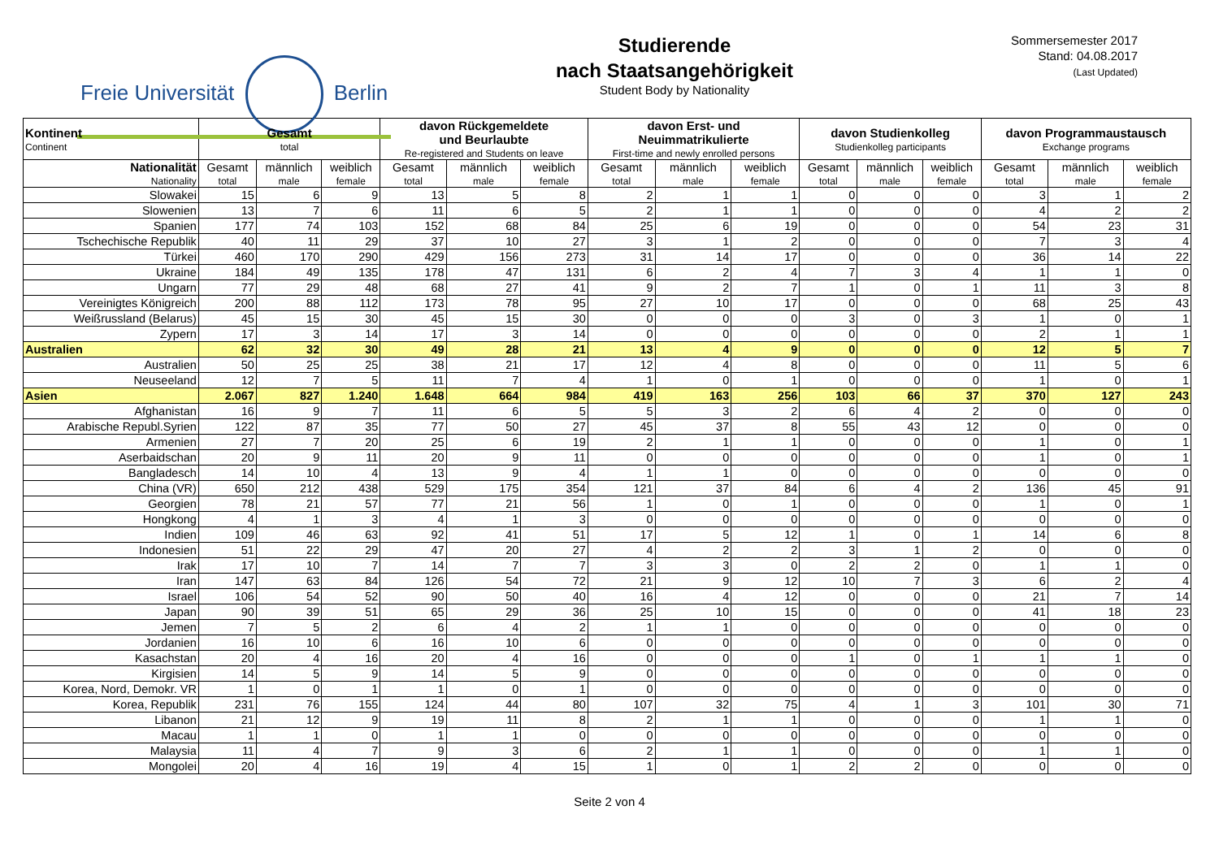Freie Universität Berlin
Studierende
nach Staatsangehörigkeit
Student Body by Nationality
Sommersemester 2017
Stand: 04.08.2017
(Last Updated)
| Kontinent Continent | Gesamt total | | | davon Rückgemeldete und Beurlaubte Re-registered and Students on leave | | | davon Erst- und Neuimmatrikulierte First-time and newly enrolled persons | | | davon Studienkolleg Studienkolleg participants | | | davon Programmaustausch Exchange programs | | |
| --- | --- | --- | --- | --- | --- | --- | --- | --- | --- | --- | --- | --- | --- | --- | --- |
| Nationalität Nationality | Gesamt total | männlich male | weiblich female | Gesamt total | männlich male | weiblich female | Gesamt total | männlich male | weiblich female | Gesamt total | männlich male | weiblich female | Gesamt total | männlich male | weiblich female |
| Slowakei | 15 | 6 | 9 | 13 | 5 | 8 | 2 | 1 | 1 | 0 | 0 | 0 | 3 | 1 | 2 |
| Slowenien | 13 | 7 | 6 | 11 | 6 | 5 | 2 | 1 | 1 | 0 | 0 | 0 | 4 | 2 | 2 |
| Spanien | 177 | 74 | 103 | 152 | 68 | 84 | 25 | 6 | 19 | 0 | 0 | 0 | 54 | 23 | 31 |
| Tschechische Republik | 40 | 11 | 29 | 37 | 10 | 27 | 3 | 1 | 2 | 0 | 0 | 0 | 7 | 3 | 4 |
| Türkei | 460 | 170 | 290 | 429 | 156 | 273 | 31 | 14 | 17 | 0 | 0 | 0 | 36 | 14 | 22 |
| Ukraine | 184 | 49 | 135 | 178 | 47 | 131 | 6 | 2 | 4 | 7 | 3 | 4 | 1 | 1 | 0 |
| Ungarn | 77 | 29 | 48 | 68 | 27 | 41 | 9 | 2 | 7 | 1 | 0 | 1 | 11 | 3 | 8 |
| Vereinigtes Königreich | 200 | 88 | 112 | 173 | 78 | 95 | 27 | 10 | 17 | 0 | 0 | 0 | 68 | 25 | 43 |
| Weißrussland (Belarus) | 45 | 15 | 30 | 45 | 15 | 30 | 0 | 0 | 0 | 3 | 0 | 3 | 1 | 0 | 1 |
| Zypern | 17 | 3 | 14 | 17 | 3 | 14 | 0 | 0 | 0 | 0 | 0 | 0 | 2 | 1 | 1 |
| Australien | 62 | 32 | 30 | 49 | 28 | 21 | 13 | 4 | 9 | 0 | 0 | 0 | 12 | 5 | 7 |
| Australien | 50 | 25 | 25 | 38 | 21 | 17 | 12 | 4 | 8 | 0 | 0 | 0 | 11 | 5 | 6 |
| Neuseeland | 12 | 7 | 5 | 11 | 7 | 4 | 1 | 0 | 1 | 0 | 0 | 0 | 1 | 0 | 1 |
| Asien | 2.067 | 827 | 1.240 | 1.648 | 664 | 984 | 419 | 163 | 256 | 103 | 66 | 37 | 370 | 127 | 243 |
| Afghanistan | 16 | 9 | 7 | 11 | 6 | 5 | 5 | 3 | 2 | 6 | 4 | 2 | 0 | 0 | 0 |
| Arabische Republ.Syrien | 122 | 87 | 35 | 77 | 50 | 27 | 45 | 37 | 8 | 55 | 43 | 12 | 0 | 0 | 0 |
| Armenien | 27 | 7 | 20 | 25 | 6 | 19 | 2 | 1 | 1 | 0 | 0 | 0 | 1 | 0 | 1 |
| Aserbaidschan | 20 | 9 | 11 | 20 | 9 | 11 | 0 | 0 | 0 | 0 | 0 | 0 | 1 | 0 | 1 |
| Bangladesch | 14 | 10 | 4 | 13 | 9 | 4 | 1 | 1 | 0 | 0 | 0 | 0 | 0 | 0 | 0 |
| China (VR) | 650 | 212 | 438 | 529 | 175 | 354 | 121 | 37 | 84 | 6 | 4 | 2 | 136 | 45 | 91 |
| Georgien | 78 | 21 | 57 | 77 | 21 | 56 | 1 | 0 | 1 | 0 | 0 | 0 | 1 | 0 | 1 |
| Hongkong | 4 | 1 | 3 | 4 | 1 | 3 | 0 | 0 | 0 | 0 | 0 | 0 | 0 | 0 | 0 |
| Indien | 109 | 46 | 63 | 92 | 41 | 51 | 17 | 5 | 12 | 1 | 0 | 1 | 14 | 6 | 8 |
| Indonesien | 51 | 22 | 29 | 47 | 20 | 27 | 4 | 2 | 2 | 3 | 1 | 2 | 0 | 0 | 0 |
| Irak | 17 | 10 | 7 | 14 | 7 | 7 | 3 | 3 | 0 | 2 | 2 | 0 | 1 | 1 | 0 |
| Iran | 147 | 63 | 84 | 126 | 54 | 72 | 21 | 9 | 12 | 10 | 7 | 3 | 6 | 2 | 4 |
| Israel | 106 | 54 | 52 | 90 | 50 | 40 | 16 | 4 | 12 | 0 | 0 | 0 | 21 | 7 | 14 |
| Japan | 90 | 39 | 51 | 65 | 29 | 36 | 25 | 10 | 15 | 0 | 0 | 0 | 41 | 18 | 23 |
| Jemen | 7 | 5 | 2 | 6 | 4 | 2 | 1 | 1 | 0 | 0 | 0 | 0 | 0 | 0 | 0 |
| Jordanien | 16 | 10 | 6 | 16 | 10 | 6 | 0 | 0 | 0 | 0 | 0 | 0 | 0 | 0 | 0 |
| Kasachstan | 20 | 4 | 16 | 20 | 4 | 16 | 0 | 0 | 0 | 1 | 0 | 1 | 1 | 1 | 0 |
| Kirgisien | 14 | 5 | 9 | 14 | 5 | 9 | 0 | 0 | 0 | 0 | 0 | 0 | 0 | 0 | 0 |
| Korea, Nord, Demokr. VR | 1 | 0 | 1 | 1 | 0 | 1 | 0 | 0 | 0 | 0 | 0 | 0 | 0 | 0 | 0 |
| Korea, Republik | 231 | 76 | 155 | 124 | 44 | 80 | 107 | 32 | 75 | 4 | 1 | 3 | 101 | 30 | 71 |
| Libanon | 21 | 12 | 9 | 19 | 11 | 8 | 2 | 1 | 1 | 0 | 0 | 0 | 1 | 1 | 0 |
| Macau | 1 | 1 | 0 | 1 | 1 | 0 | 0 | 0 | 0 | 0 | 0 | 0 | 0 | 0 | 0 |
| Malaysia | 11 | 4 | 7 | 9 | 3 | 6 | 2 | 1 | 1 | 0 | 0 | 0 | 1 | 1 | 0 |
| Mongolei | 20 | 4 | 16 | 19 | 4 | 15 | 1 | 0 | 1 | 2 | 2 | 0 | 0 | 0 | 0 |
Seite 2 von 4